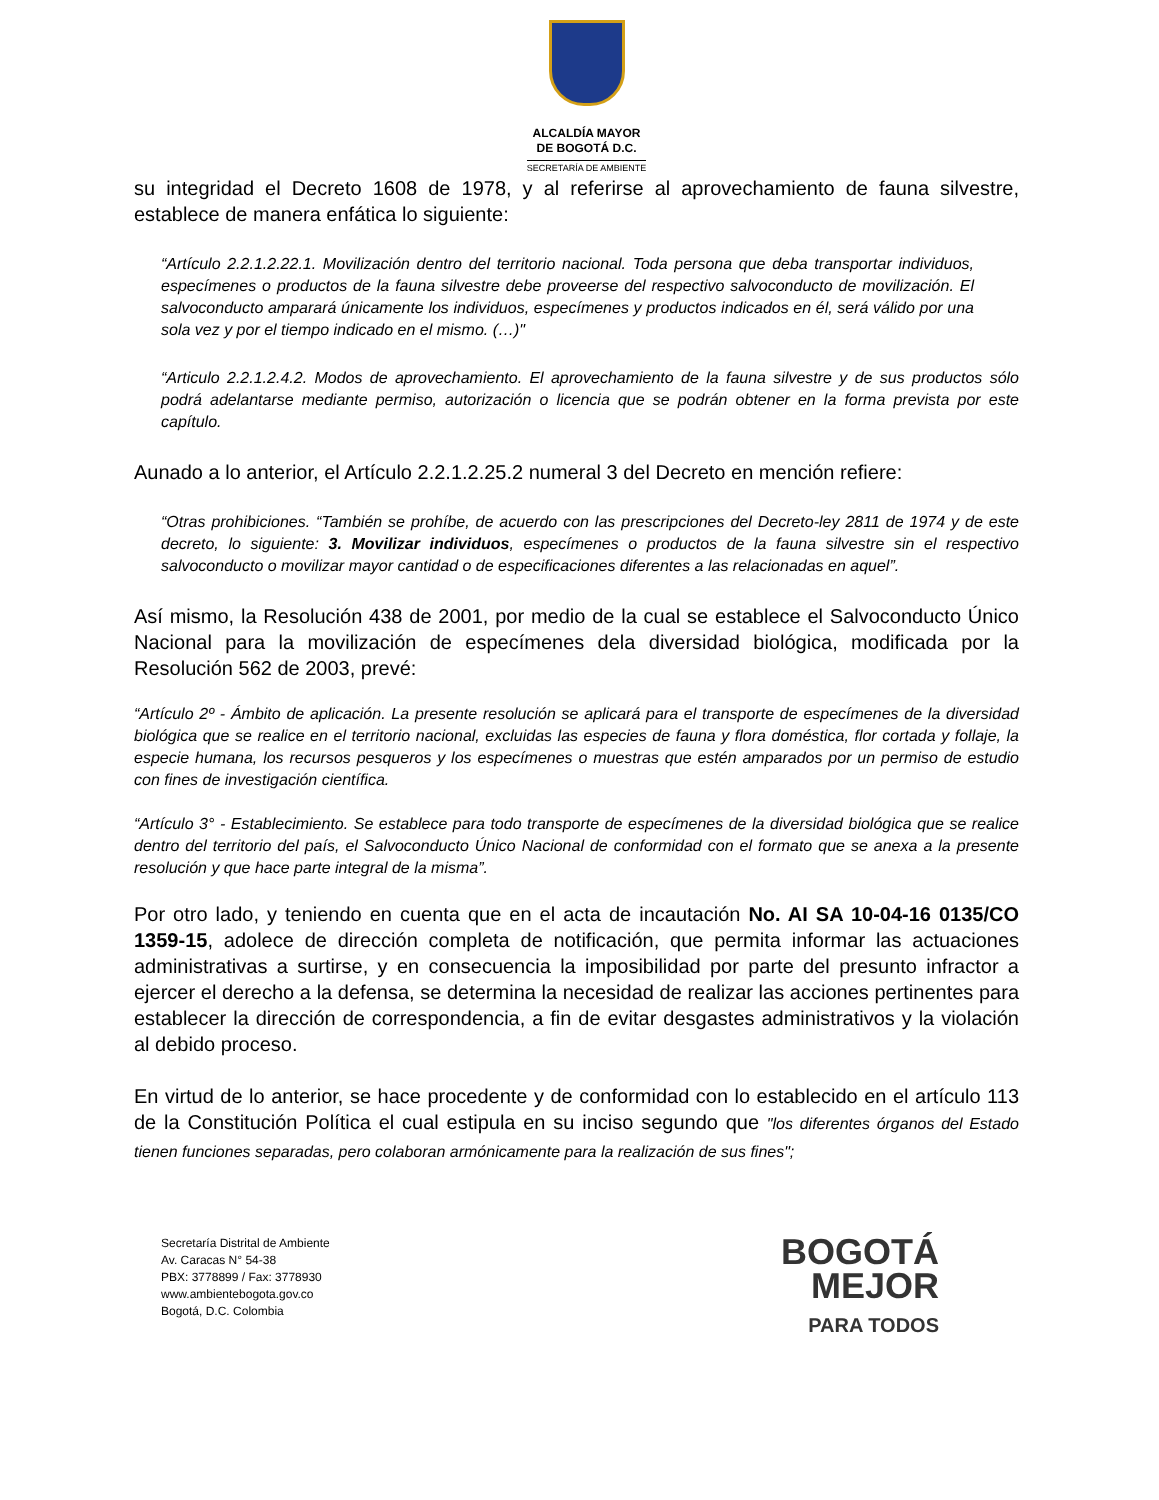ALCALDÍA MAYOR
DE BOGOTÁ D.C.
SECRETARÍA DE AMBIENTE
su integridad el Decreto 1608 de 1978, y al referirse al aprovechamiento de fauna silvestre, establece de manera enfática lo siguiente:
“Artículo 2.2.1.2.22.1. Movilización dentro del territorio nacional. Toda persona que deba transportar individuos, especímenes o productos de la fauna silvestre debe proveerse del respectivo salvoconducto de movilización. El salvoconducto amparará únicamente los individuos, especímenes y productos indicados en él, será válido por una sola vez y por el tiempo indicado en el mismo. (…)"
“Articulo 2.2.1.2.4.2. Modos de aprovechamiento. El aprovechamiento de la fauna silvestre y de sus productos sólo podrá adelantarse mediante permiso, autorización o licencia que se podrán obtener en la forma prevista por este capítulo.
Aunado a lo anterior, el Artículo 2.2.1.2.25.2 numeral 3 del Decreto en mención refiere:
“Otras prohibiciones. “También se prohíbe, de acuerdo con las prescripciones del Decreto-ley 2811 de 1974 y de este decreto, lo siguiente: 3. Movilizar individuos, especímenes o productos de la fauna silvestre sin el respectivo salvoconducto o movilizar mayor cantidad o de especificaciones diferentes a las relacionadas en aquel”.
Así mismo, la Resolución 438 de 2001, por medio de la cual se establece el Salvoconducto Único Nacional para la movilización de especímenes dela diversidad biológica, modificada por la Resolución 562 de 2003, prevé:
“Artículo 2º - Ámbito de aplicación. La presente resolución se aplicará para el transporte de especímenes de la diversidad biológica que se realice en el territorio nacional, excluidas las especies de fauna y flora doméstica, flor cortada y follaje, la especie humana, los recursos pesqueros y los especímenes o muestras que estén amparados por un permiso de estudio con fines de investigación científica.
“Artículo 3° - Establecimiento. Se establece para todo transporte de especímenes de la diversidad biológica que se realice dentro del territorio del país, el Salvoconducto Único Nacional de conformidad con el formato que se anexa a la presente resolución y que hace parte integral de la misma”.
Por otro lado, y teniendo en cuenta que en el acta de incautación No. AI SA 10-04-16 0135/CO 1359-15, adolece de dirección completa de notificación, que permita informar las actuaciones administrativas a surtirse, y en consecuencia la imposibilidad por parte del presunto infractor a ejercer el derecho a la defensa, se determina la necesidad de realizar las acciones pertinentes para establecer la dirección de correspondencia, a fin de evitar desgastes administrativos y la violación al debido proceso.
En virtud de lo anterior, se hace procedente y de conformidad con lo establecido en el artículo 113 de la Constitución Política el cual estipula en su inciso segundo que "los diferentes órganos del Estado tienen funciones separadas, pero colaboran armónicamente para la realización de sus fines";
Secretaría Distrital de Ambiente
Av. Caracas N° 54-38
PBX: 3778899 / Fax: 3778930
www.ambientebogota.gov.co
Bogotá, D.C. Colombia
BOGOTÁ
MEJOR
PARA TODOS